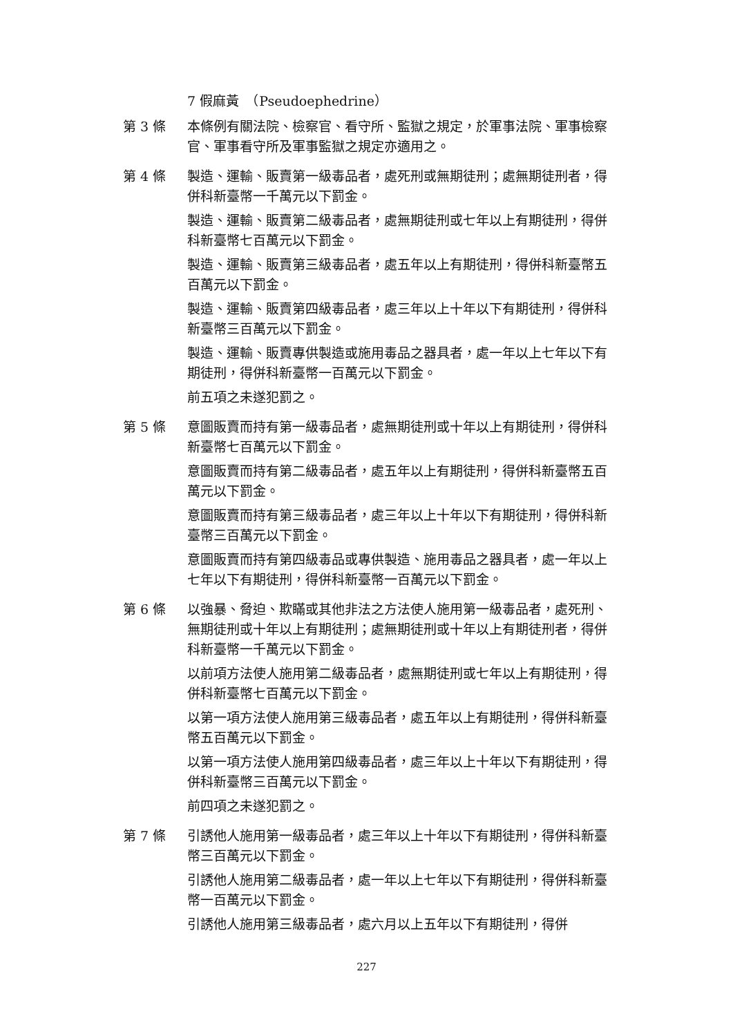7 假麻黃　（Pseudoephedrine）
第 3 條 本條例有關法院、檢察官、看守所、監獄之規定，於軍事法院、軍事檢察官、軍事看守所及軍事監獄之規定亦適用之。
第 4 條 製造、運輸、販賣第一級毒品者，處死刑或無期徒刑；處無期徒刑者，得併科新臺幣一千萬元以下罰金。
製造、運輸、販賣第二級毒品者，處無期徒刑或七年以上有期徒刑，得併科新臺幣七百萬元以下罰金。
製造、運輸、販賣第三級毒品者，處五年以上有期徒刑，得併科新臺幣五百萬元以下罰金。
製造、運輸、販賣第四級毒品者，處三年以上十年以下有期徒刑，得併科新臺幣三百萬元以下罰金。
製造、運輸、販賣專供製造或施用毒品之器具者，處一年以上七年以下有期徒刑，得併科新臺幣一百萬元以下罰金。
前五項之未遂犯罰之。
第 5 條 意圖販賣而持有第一級毒品者，處無期徒刑或十年以上有期徒刑，得併科新臺幣七百萬元以下罰金。
意圖販賣而持有第二級毒品者，處五年以上有期徒刑，得併科新臺幣五百萬元以下罰金。
意圖販賣而持有第三級毒品者，處三年以上十年以下有期徒刑，得併科新臺幣三百萬元以下罰金。
意圖販賣而持有第四級毒品或專供製造、施用毒品之器具者，處一年以上七年以下有期徒刑，得併科新臺幣一百萬元以下罰金。
第 6 條 以強暴、脅迫、欺瞞或其他非法之方法使人施用第一級毒品者，處死刑、無期徒刑或十年以上有期徒刑；處無期徒刑或十年以上有期徒刑者，得併科新臺幣一千萬元以下罰金。
以前項方法使人施用第二級毒品者，處無期徒刑或七年以上有期徒刑，得併科新臺幣七百萬元以下罰金。
以第一項方法使人施用第三級毒品者，處五年以上有期徒刑，得併科新臺幣五百萬元以下罰金。
以第一項方法使人施用第四級毒品者，處三年以上十年以下有期徒刑，得併科新臺幣三百萬元以下罰金。
前四項之未遂犯罰之。
第 7 條 引誘他人施用第一級毒品者，處三年以上十年以下有期徒刑，得併科新臺幣三百萬元以下罰金。
引誘他人施用第二級毒品者，處一年以上七年以下有期徒刑，得併科新臺幣一百萬元以下罰金。
引誘他人施用第三級毒品者，處六月以上五年以下有期徒刑，得併
227